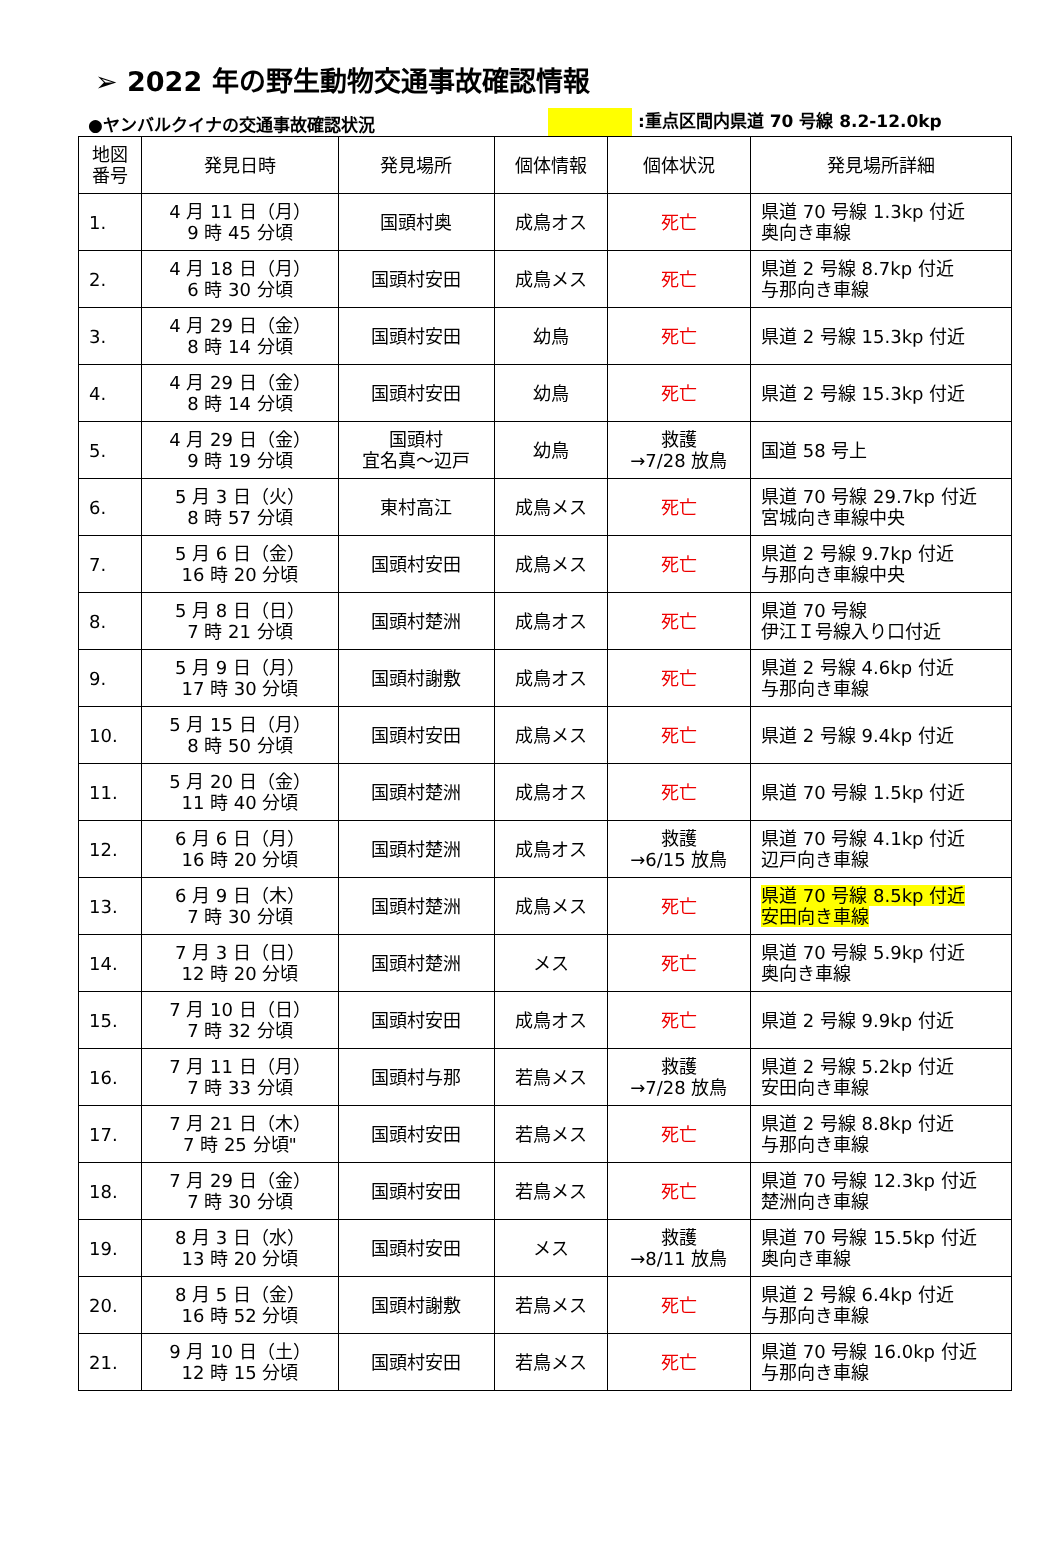➢ 2022 年の野生動物交通事故確認情報
●ヤンバルクイナの交通事故確認状況 :重点区間内県道 70 号線 8.2-12.0kp
| 地図 番号 | 発見日時 | 発見場所 | 個体情報 | 個体状況 | 発見場所詳細 |
| --- | --- | --- | --- | --- | --- |
| 1. | 4 月 11 日（月） 9 時 45 分頃 | 国頭村奥 | 成鳥オス | 死亡 | 県道 70 号線 1.3kp 付近 奥向き車線 |
| 2. | 4 月 18 日（月） 6 時 30 分頃 | 国頭村安田 | 成鳥メス | 死亡 | 県道 2 号線 8.7kp 付近 与那向き車線 |
| 3. | 4 月 29 日（金） 8 時 14 分頃 | 国頭村安田 | 幼鳥 | 死亡 | 県道 2 号線 15.3kp 付近 |
| 4. | 4 月 29 日（金） 8 時 14 分頃 | 国頭村安田 | 幼鳥 | 死亡 | 県道 2 号線 15.3kp 付近 |
| 5. | 4 月 29 日（金） 9 時 19 分頃 | 国頭村 宜名真～辺戸 | 幼鳥 | 救護 →7/28 放鳥 | 国道 58 号上 |
| 6. | 5 月 3 日（火） 8 時 57 分頃 | 東村高江 | 成鳥メス | 死亡 | 県道 70 号線 29.7kp 付近 宮城向き車線中央 |
| 7. | 5 月 6 日（金） 16 時 20 分頃 | 国頭村安田 | 成鳥メス | 死亡 | 県道 2 号線 9.7kp 付近 与那向き車線中央 |
| 8. | 5 月 8 日（日） 7 時 21 分頃 | 国頭村楚洲 | 成鳥オス | 死亡 | 県道 70 号線 伊江Ｉ号線入り口付近 |
| 9. | 5 月 9 日（月） 17 時 30 分頃 | 国頭村謝敷 | 成鳥オス | 死亡 | 県道 2 号線 4.6kp 付近 与那向き車線 |
| 10. | 5 月 15 日（月） 8 時 50 分頃 | 国頭村安田 | 成鳥メス | 死亡 | 県道 2 号線 9.4kp 付近 |
| 11. | 5 月 20 日（金） 11 時 40 分頃 | 国頭村楚洲 | 成鳥オス | 死亡 | 県道 70 号線 1.5kp 付近 |
| 12. | 6 月 6 日（月） 16 時 20 分頃 | 国頭村楚洲 | 成鳥オス | 救護 →6/15 放鳥 | 県道 70 号線 4.1kp 付近 辺戸向き車線 |
| 13. | 6 月 9 日（木） 7 時 30 分頃 | 国頭村楚洲 | 成鳥メス | 死亡 | 県道 70 号線 8.5kp 付近 安田向き車線 |
| 14. | 7 月 3 日（日） 12 時 20 分頃 | 国頭村楚洲 | メス | 死亡 | 県道 70 号線 5.9kp 付近 奥向き車線 |
| 15. | 7 月 10 日（日） 7 時 32 分頃 | 国頭村安田 | 成鳥オス | 死亡 | 県道 2 号線 9.9kp 付近 |
| 16. | 7 月 11 日（月） 7 時 33 分頃 | 国頭村与那 | 若鳥メス | 救護 →7/28 放鳥 | 県道 2 号線 5.2kp 付近 安田向き車線 |
| 17. | 7 月 21 日（木） 7 時 25 分頃" | 国頭村安田 | 若鳥メス | 死亡 | 県道 2 号線 8.8kp 付近 与那向き車線 |
| 18. | 7 月 29 日（金） 7 時 30 分頃 | 国頭村安田 | 若鳥メス | 死亡 | 県道 70 号線 12.3kp 付近 楚洲向き車線 |
| 19. | 8 月 3 日（水） 13 時 20 分頃 | 国頭村安田 | メス | 救護 →8/11 放鳥 | 県道 70 号線 15.5kp 付近 奥向き車線 |
| 20. | 8 月 5 日（金） 16 時 52 分頃 | 国頭村謝敷 | 若鳥メス | 死亡 | 県道 2 号線 6.4kp 付近 与那向き車線 |
| 21. | 9 月 10 日（土） 12 時 15 分頃 | 国頭村安田 | 若鳥メス | 死亡 | 県道 70 号線 16.0kp 付近 与那向き車線 |